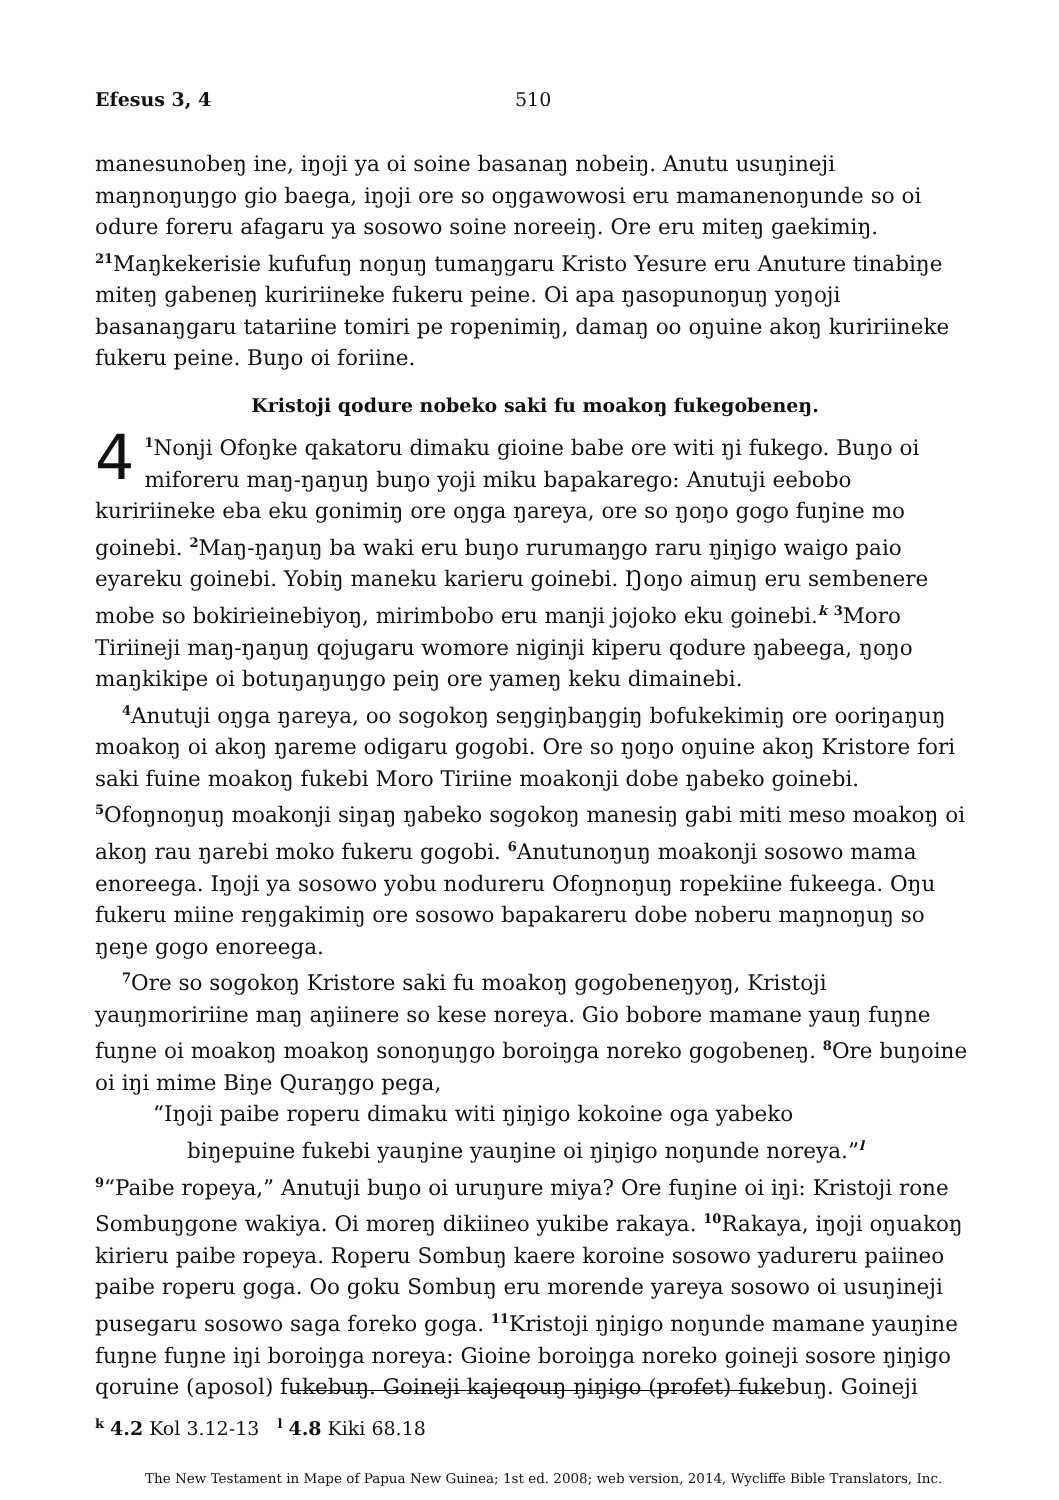Efesus 3, 4 510
manesunobeŋ ine, iŋoji ya oi soine basanaŋ nobeiŋ. Anutu usuŋineji maŋnoŋuŋgo gio baega, iŋoji ore so oŋgawowosi eru mamanenoŋunde so oi odure foreru afagaru ya sosowo soine noreeiŋ. Ore eru miteŋ gaekimiŋ. <sup>21</sup>Maŋkekerisie kufufuŋ noŋuŋ tumaŋgaru Kristo Yesure eru Anuture tinabiŋe miteŋ gabeneŋ kuririineke fukeru peine. Oi apa ŋasopunoŋuŋ yoŋoji basanaŋgaru tatariine tomiri pe ropenimiŋ, damaŋ oo oŋuine akoŋ kuririineke fukeru peine. Buŋo oi foriine.
Kristoji qodure nobeko saki fu moakoŋ fukegobeneŋ.
4<sup>1</sup>Nonji Ofoŋke qakatoru dimaku gioine babe ore witi ŋi fukego. Buŋo oi miforeru maŋ-ŋaŋuŋ buŋo yoji miku bapakarego: Anutuji eebobo kuririineke eba eku gonimiŋ ore oŋga ŋareya, ore so ŋoŋo gogo fuŋine mo goinebi. <sup>2</sup>Maŋ-ŋaŋuŋ ba waki eru buŋo rurumaŋgo raru ŋiŋigo waigo paio eyareku goinebi. Yobiŋ maneku karieru goinebi. Ŋoŋo aimuŋ eru sembenere mobe so bokirieinebiyoŋ, mirimbobo eru manji jojoko eku goinebi.<sup>k</sup> <sup>3</sup>Moro Tiriineji maŋ-ŋaŋuŋ qojugaru womore niginji kiperu qodure ŋabeega, ŋoŋo maŋkikipe oi botuŋaŋuŋgo peiŋ ore yameŋ keku dimainebi.
<sup>4</sup> Anutuji oŋga ŋareya, oo sogokoŋ seŋgiŋbaŋgiŋ bofukekimiŋ ore ooriŋaŋuŋ moakoŋ oi akoŋ ŋareme odigaru gogobi. Ore so ŋoŋo oŋuine akoŋ Kristore fori saki fuine moakoŋ fukebi Moro Tiriine moakonji dobe ŋabeko goinebi. <sup>5</sup>Ofoŋnoŋuŋ moakonji siŋaŋ ŋabeko sogokoŋ manesiŋ gabi miti meso moakoŋ oi akoŋ rau ŋarebi moko fukeru gogobi. <sup>6</sup>Anutunoŋuŋ moakonji sosowo mama enoreega. Iŋoji ya sosowo yobu nodureru Ofoŋnoŋuŋ ropekiine fukeega. Oŋu fukeru miine reŋgakimiŋ ore sosowo bapakareru dobe noberu maŋnoŋuŋ so ŋeŋe gogo enoreega.
<sup>7</sup> Ore so sogokoŋ Kristore saki fu moakoŋ gogobeneŋyoŋ, Kristoji yauŋmoririine maŋ aŋiinere so kese noreya. Gio bobore mamane yauŋ fuŋne fuŋne oi moakoŋ moakoŋ sonoŋuŋgo boroiŋga noreko gogobeneŋ. <sup>8</sup>Ore buŋoine oi iŋi mime Biŋe Quraŋgo pega,
“Iŋoji paibe roperu dimaku witi ŋiŋigo kokoine oga yabeko
biŋepuine fukebi yauŋine yauŋine oi ŋiŋigo noŋunde noreya.”<sup>l</sup>
<sup>9</sup> “Paibe ropeya,” Anutuji buŋo oi uruŋure miya? Ore fuŋine oi iŋi: Kristoji rone Sombuŋgone wakiya. Oi moreŋ dikiineo yukibe rakaya. <sup>10</sup>Rakaya, iŋoji oŋuakoŋ kirieru paibe ropeya. Roperu Sombuŋ kaere koroine sosowo yadureru paiineo paibe roperu goga. Oo goku Sombuŋ eru morende yareya sosowo oi usuŋineji pusegaru sosowo saga foreko goga. <sup>11</sup>Kristoji ŋiŋigo noŋunde mamane yauŋine fuŋne fuŋne iŋi boroiŋga noreya: Gioine boroiŋga noreko goineji sosore ŋiŋigo qoruine (aposol) fukebuŋ. Goineji kajeqouŋ ŋiŋigo (profet) fukebuŋ. Goineji
<sup>k</sup> 4.2 Kol 3.12-13 <sup>l</sup> 4.8 Kiki 68.18
The New Testament in Mape of Papua New Guinea; 1st ed. 2008; web version, 2014, Wycliffe Bible Translators, Inc.